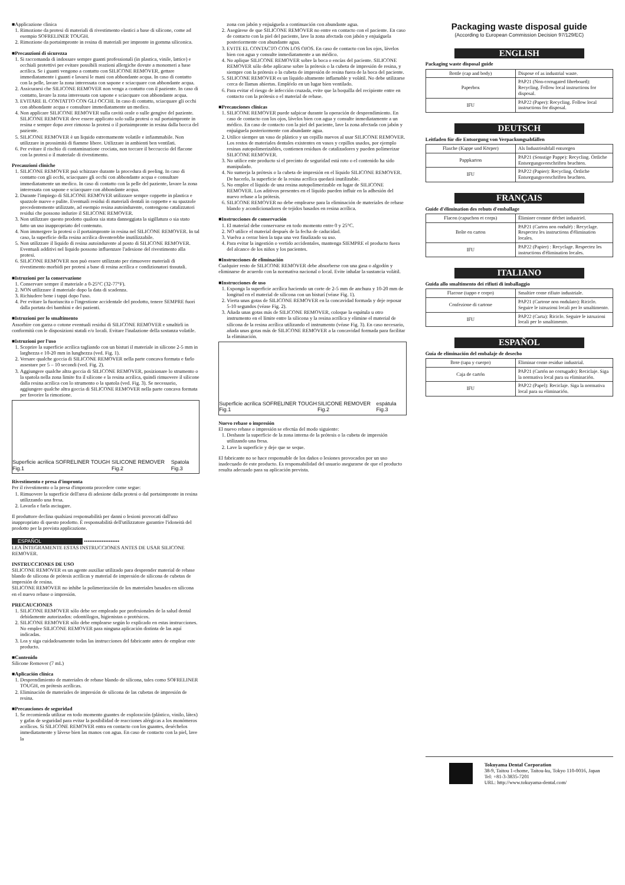■Applicazione clinica
1. Rimozione da protesi di materiali di rivestimento elastici a base di silicone, come ad esempio SOFRELINER TOUGH.
2. Rimozione da portaimpronte in resina di materiali per impronte in gomma siliconica.
■Precauzioni di sicurezza
1. Si raccomanda di indossare sempre guanti professionali (in plastica, vinile, lattice) e occhiali protettivi per evitare possibili reazioni allergiche dovute a monomeri a base acrilica. Se i guanti vengono a contatto con SILICONE REMOVER, gettare immediatamente i guanti e lavarsi le mani con abbondante acqua. In caso di contatto con la pelle, lavare la zona interessata con sapone e sciacquare con abbondante acqua.
2. Assicurarsi che SILICONE REMOVER non venga a contatto con il paziente. In caso di contatto, lavare la zona interessata con sapone e sciacquare con abbondante acqua.
3. EVITARE IL CONTATTO CON GLI OCCHI. In caso di contatto, sciacquare gli occhi con abbondante acqua e consultare immediatamente un medico.
4. Non applicare SILICONE REMOVER sulla cavità orale o sulle gengive del paziente. SILICONE REMOVER deve essere applicato solo sulla protesi o sul portaimpronte in resina e sempre dopo aver rimosso la protesi o il portaimpronte in resina dalla bocca del paziente.
5. SILICONE REMOVER è un liquido estremamente volatile e infiammabile. Non utilizzare in prossimità di fiamme libere. Utilizzare in ambienti ben ventilati.
6. Per evitare il rischio di contaminazione crociata, non toccare il beccuccio del flacone con la protesi o il materiale di rivestimento.
Precauzioni cliniche
1. SILICONE REMOVER può schizzare durante la procedura di peeling. In caso di contatto con gli occhi, sciacquare gli occhi con abbondante acqua e consultare immediatamente un medico. In caso di contatto con la pelle del paziente, lavare la zona interessata con sapone e sciacquare con abbondante acqua.
2. Durante l'impiego di SILICONE REMOVER utilizzare sempre coppette in plastica e spazzole nuove e pulite. Eventuali residui di materiali dentali in coppette e su spazzole precedentemente utilizzate, ad esempio resina autoindurente, contengono catalizzatori residui che possono indurire il SILICONE REMOVER.
3. Non utilizzare questo prodotto qualora sia stata danneggiata la sigillatura o sia stato fatto un uso inappropriato del contenuto.
4. Non immergere la protesi o il portaimpronte in resina nel SILICONE REMOVER. In tal caso, la superficie della resina acrilica diventerebbe inutilizzabile.
5. Non utilizzare il liquido di resina autoindurente al posto di SILICONE REMOVER. Eventuali additivi nel liquido possono influenzare l'adesione del rivestimento alla protesi.
6. SILICONE REMOVER non può essere utilizzato per rimuovere materiali di rivestimento morbidi per protesi a base di resina acrilica e condizionatori tissutali.
■Istruzioni per la conservazione
1. Conservare sempre il materiale a 0-25°C (32-77°F).
2. NON utilizzare il materiale dopo la data di scadenza.
3. Richiudere bene i tappi dopo l'uso.
4. Per evitare la fuoriuscita o l'ingestione accidentale del prodotto, tenere SEMPRE fuori dalla portata dei bambini e dei pazienti.
■Istruzioni per lo smaltimento
Assorbire con garza o cotone eventuali residui di SILICONE REMOVER e smaltirli in conformità con le disposizioni statali e/o locali. Evitare l'inalazione della sostanza volatile.
■Istruzioni per l'uso
1. Scoprire la superficie acrilica tagliando con un bisturi il materiale in silicone 2-5 mm in larghezza e 10-20 mm in lunghezza (ved. Fig. 1).
2. Versare qualche goccia di SILICONE REMOVER nella parte concava formata e farlo assestare per 5 – 10 secondi (ved. Fig. 2).
3. Aggiungere qualche altra goccia di SILICONE REMOVER, posizionare lo strumento o la spatola nella zona limite fra il silicone e la resina acrilica, quindi rimuovere il silicone dalla resina acrilica con lo strumento o la spatola (ved. Fig. 3). Se necessario, aggiungere qualche altra goccia di SILICONE REMOVER nella parte concava formata per favorire la rimozione.
Superficie acrilica SOFRELINER TOUGH Fig.1 SILICONE REMOVER Fig.2 Spatola Fig.3
Rivestimento e presa d'impronta
Per il rivestimento o la presa d'impronta procedere come segue:
1. Rimuovere la superficie dell'area di adesione dalla protesi o dal portaimpronte in resina utilizzando una fresa.
2. Lavarla e farla asciugare.
Il produttore declina qualsiasi responsabilità per danni o lesioni provocati dall'uso inappropriato di questo prodotto. È responsabilità dell'utilizzatore garantire l'idoneità del prodotto per la prevista applicazione.
ESPAÑOL ••••••••••••••••••••
LEA ÍNTEGRAMENTE ESTAS INSTRUCCIONES ANTES DE USAR SILICONE REMOVER.
INSTRUCCIONES DE USO
SILICONE REMOVER es un agente auxiliar utilizado para desprender material de rebase blando de silicona de prótesis acrílicas y material de impresión de silicona de cubetas de impresión de resina.
SILICONE REMOVER no inhibe la polimerización de los materiales basados en silicona en el nuevo rebase o impresión.
PRECAUCIONES
1. SILICONE REMOVER sólo debe ser empleado por profesionales de la salud dental debidamente autorizados: odontólogos, higienistas o protésicos.
2. SILICONE REMOVER sólo debe emplearse según lo explicado en estas instrucciones. No emplee SILICONE REMOVER para ninguna aplicación distinta de las aquí indicadas.
3. Lea y siga cuidadosamente todas las instrucciones del fabricante antes de emplear este producto.
■Contenido
Silicone Remover (7 mL)
■Aplicación clínica
1. Desprendimiento de materiales de rebase blando de silicona, tales como SOFRELINER TOUGH, en prótesis acrílicas.
2. Eliminación de materiales de impresión de silicona de las cubetas de impresión de resina.
■Precauciones de seguridad
1. Se recomienda utilizar en todo momento guantes de exploración (plástico, vinilo, látex) y gafas de seguridad para evitar la posibilidad de reacciones alérgicas a los monómeros acrílicos. Si SILICONE REMOVER entra en contacto con los guantes, deséchelos inmediatamente y lávese bien las manos con agua. En caso de contacto con la piel, lave la
zona con jabón y enjuáguela a continuación con abundante agua.
2. Asegúrese de que SILICONE REMOVER no entre en contacto con el paciente. En caso de contacto con la piel del paciente, lave la zona afectada con jabón y enjuáguela posteriormente con abundante agua.
3. EVITE EL CONTACTO CON LOS OJOS. En caso de contacto con los ojos, lávelos bien con agua y consulte inmediatamente a un médico.
4. No aplique SILICONE REMOVER sobre la boca o encías del paciente. SILICONE REMOVER sólo debe aplicarse sobre la prótesis o la cubeta de impresión de resina, y siempre con la prótesis o la cubeta de impresión de resina fuera de la boca del paciente.
5. SILICONE REMOVER es un líquido altamente inflamable y volátil. No debe utilizarse cerca de llamas abiertas. Empléelo en un lugar bien ventilado.
6. Para evitar el riesgo de infección cruzada, evite que la boquilla del recipiente entre en contacto con la prótesis o el material de rebase.
■Precauciones clínicas
1. SILICONE REMOVER puede salpicar durante la operación de desprendimiento. En caso de contacto con los ojos, lávelos bien con agua y consulte inmediatamente a un médico. En caso de contacto con la piel del paciente, lave la zona afectada con jabón y enjuáguela posteriormente con abundante agua.
2. Utilice siempre un vaso de plástico y un cepillo nuevos al usar SILICONE REMOVER. Los restos de materiales dentales existentes en vasos y cepillos usados, por ejemplo resinas autopolimerizables, contienen residuos de catalizadores y pueden polimerizar SILICONE REMOVER.
3. No utilice este producto si el precinto de seguridad está roto o el contenido ha sido manipulado.
4. No sumerja la prótesis o la cubeta de impresión en el líquido SILICONE REMOVER. De hacerlo, la superficie de la resina acrílica quedará inutilizable.
5. No emplee el líquido de una resina autopolimerizable en lugar de SILICONE REMOVER. Los aditivos presentes en el líquido pueden influir en la adhesión del nuevo rebase a la prótesis.
6. SILICONE REMOVER no debe emplearse para la eliminación de materiales de rebase blando y acondicionadores de tejidos basados en resina acrílica.
■Instrucciones de conservación
1. El material debe conservarse en todo momento entre 0 y 25°C.
2. NO utilice el material después de la fecha de caducidad.
3. Vuelva a cerrar bien la tapa una vez finalizado su uso.
4. Para evitar la ingestión o vertido accidentales, mantenga SIEMPRE el producto fuera del alcance de los niños y los pacientes.
■Instrucciones de eliminación
Cualquier resto de SILICONE REMOVER debe absorberse con una gasa o algodón y eliminarse de acuerdo con la normativa nacional o local. Evite inhalar la sustancia volátil.
■Instrucciones de uso
1. Exponga la superficie acrílica haciendo un corte de 2-5 mm de anchura y 10-20 mm de longitud en el material de silicona con un bisturí (véase Fig. 1).
2. Vierta unas gotas de SILICONE REMOVER en la concavidad formada y deje reposar 5-10 segundos (véase Fig. 2).
3. Añada unas gotas más de SILICONE REMOVER, coloque la espátula u otro instrumento en el límite entre la silicona y la resina acrílica y elimine el material de silicona de la resina acrílica utilizando el instrumento (véase Fig. 3). En caso necesario, añada unas gotas más de SILICONE REMOVER a la concavidad formada para facilitar la eliminación.
Superficie acrílica SOFRELINER TOUGH Fig.1 SILICONE REMOVER Fig.2 espátula Fig.3
Nuevo rebase o impresión
El nuevo rebase o impresión se efectúa del modo siguiente:
1. Desbaste la superficie de la zona interna de la prótesis o la cubeta de impresión utilizando una fresa.
2. Lave la superficie y deje que se seque.
El fabricante no se hace responsable de los daños o lesiones provocados por un uso inadecuado de este producto. Es responsabilidad del usuario asegurarse de que el producto resulta adecuado para su aplicación prevista.
Packaging waste disposal guide
(According to European Commission Decision 97/129/EC)
ENGLISH
Packaging waste disposal guide
| Bottle (cap and body) | Dispose of as industrial waste. |
| Paperbox | PAP21 (Non-corrugated fibreboard): Recycling. Follow local instructions for disposal. |
| IFU | PAP22 (Paper): Recycling. Follow local instructions for disposal. |
DEUTSCH
Leitfaden für die Entsorgung von Verpackungsabfällen
| Flasche (Kappe und Körper) | Als Industrieabfall entsorgen |
| Pappkarton | PAP21 (Sonstige Pappe): Recycling. Örtliche Entsorgungsvorschriften beachten. |
| IFU | PAP22 (Papier): Recycling. Örtliche Entsorgungsvorschriften beachten. |
FRANÇAIS
Guide d'élimination des rebuts d'emballage
| Flacon (capuchon et corps) | Éliminer comme déchet industriel. |
| Boîte en carton | PAP21 (Carton non ondulé) : Recyclage. Respectez les instructions d'élimination locales. |
| IFU | PAP22 (Papier) : Recyclage. Respectez les instructions d'élimination locales. |
ITALIANO
Guida allo smaltimento dei rifiuti di imballaggio
| Flacone (tappo e corpo) | Smaltire come rifiuto industriale. |
| Confezione di cartone | PAP21 (Cartone non ondulato): Riciclo. Seguire le istruzioni locali per lo smaltimento. |
| IFU | PAP22 (Carta): Riciclo. Seguire le istruzioni locali per lo smaltimento. |
ESPAÑOL
Guía de eliminación del embalaje de desecho
| Bote (tapa y cuerpo) | Eliminar como residuo industrial. |
| Caja de cartón | PAP21 (Cartón no corrugado): Reciclaje. Siga la normativa local para su eliminación. |
| IFU | PAP22 (Papel): Reciclaje. Siga la normativa local para su eliminación. |
Tokuyama Dental Corporation
38-9, Taitou 1-chome, Taitou-ku, Tokyo 110-0016, Japan
Tel: +81-3-3835-7201
URL: http://www.tokuyama-dental.com/